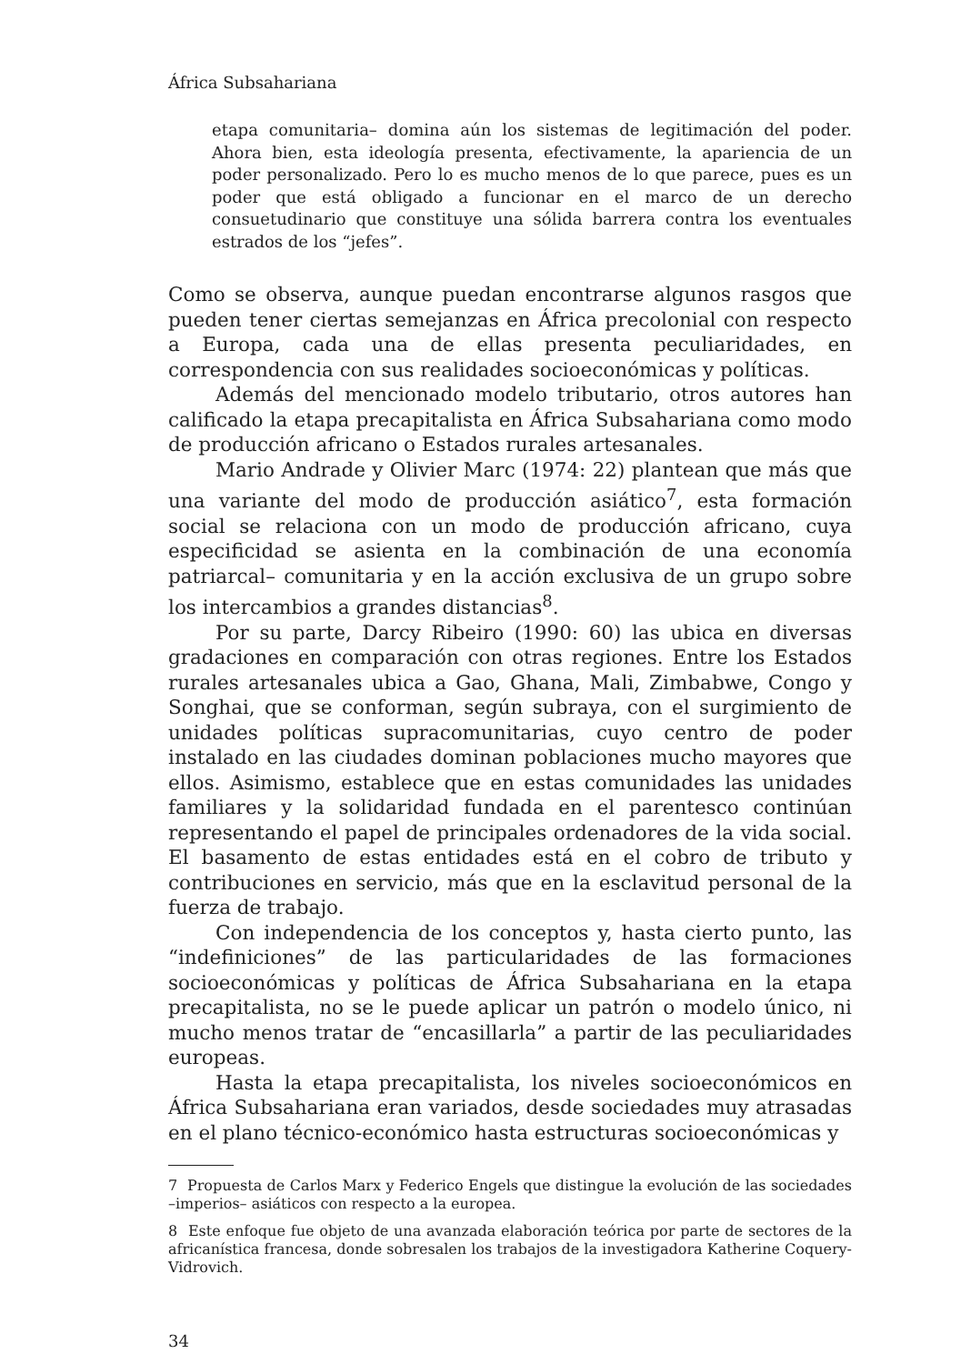África Subsahariana
etapa comunitaria– domina aún los sistemas de legitimación del poder. Ahora bien, esta ideología presenta, efectivamente, la apariencia de un poder personalizado. Pero lo es mucho menos de lo que parece, pues es un poder que está obligado a funcionar en el marco de un derecho consuetudinario que constituye una sólida barrera contra los eventuales estrados de los “jefes”.
Como se observa, aunque puedan encontrarse algunos rasgos que pueden tener ciertas semejanzas en África precolonial con respecto a Europa, cada una de ellas presenta peculiaridades, en correspondencia con sus realidades socioeconómicas y políticas.
Además del mencionado modelo tributario, otros autores han calificado la etapa precapitalista en África Subsahariana como modo de producción africano o Estados rurales artesanales.
Mario Andrade y Olivier Marc (1974: 22) plantean que más que una variante del modo de producción asiático<sup>7</sup>, esta formación social se relaciona con un modo de producción africano, cuya especificidad se asienta en la combinación de una economía patriarcal– comunitaria y en la acción exclusiva de un grupo sobre los intercambios a grandes distancias<sup>8</sup>.
Por su parte, Darcy Ribeiro (1990: 60) las ubica en diversas gradaciones en comparación con otras regiones. Entre los Estados rurales artesanales ubica a Gao, Ghana, Mali, Zimbabwe, Congo y Songhai, que se conforman, según subraya, con el surgimiento de unidades políticas supracomunitarias, cuyo centro de poder instalado en las ciudades dominan poblaciones mucho mayores que ellos. Asimismo, establece que en estas comunidades las unidades familiares y la solidaridad fundada en el parentesco continúan representando el papel de principales ordenadores de la vida social. El basamento de estas entidades está en el cobro de tributo y contribuciones en servicio, más que en la esclavitud personal de la fuerza de trabajo.
Con independencia de los conceptos y, hasta cierto punto, las “indefiniciones” de las particularidades de las formaciones socioeconómicas y políticas de África Subsahariana en la etapa precapitalista, no se le puede aplicar un patrón o modelo único, ni mucho menos tratar de “encasillarla” a partir de las peculiaridades europeas.
Hasta la etapa precapitalista, los niveles socioeconómicos en África Subsahariana eran variados, desde sociedades muy atrasadas en el plano técnico-económico hasta estructuras socioeconómicas y
7 Propuesta de Carlos Marx y Federico Engels que distingue la evolución de las sociedades –imperios– asiáticos con respecto a la europea.
8 Este enfoque fue objeto de una avanzada elaboración teórica por parte de sectores de la africanística francesa, donde sobresalen los trabajos de la investigadora Katherine Coquery-Vidrovich.
34